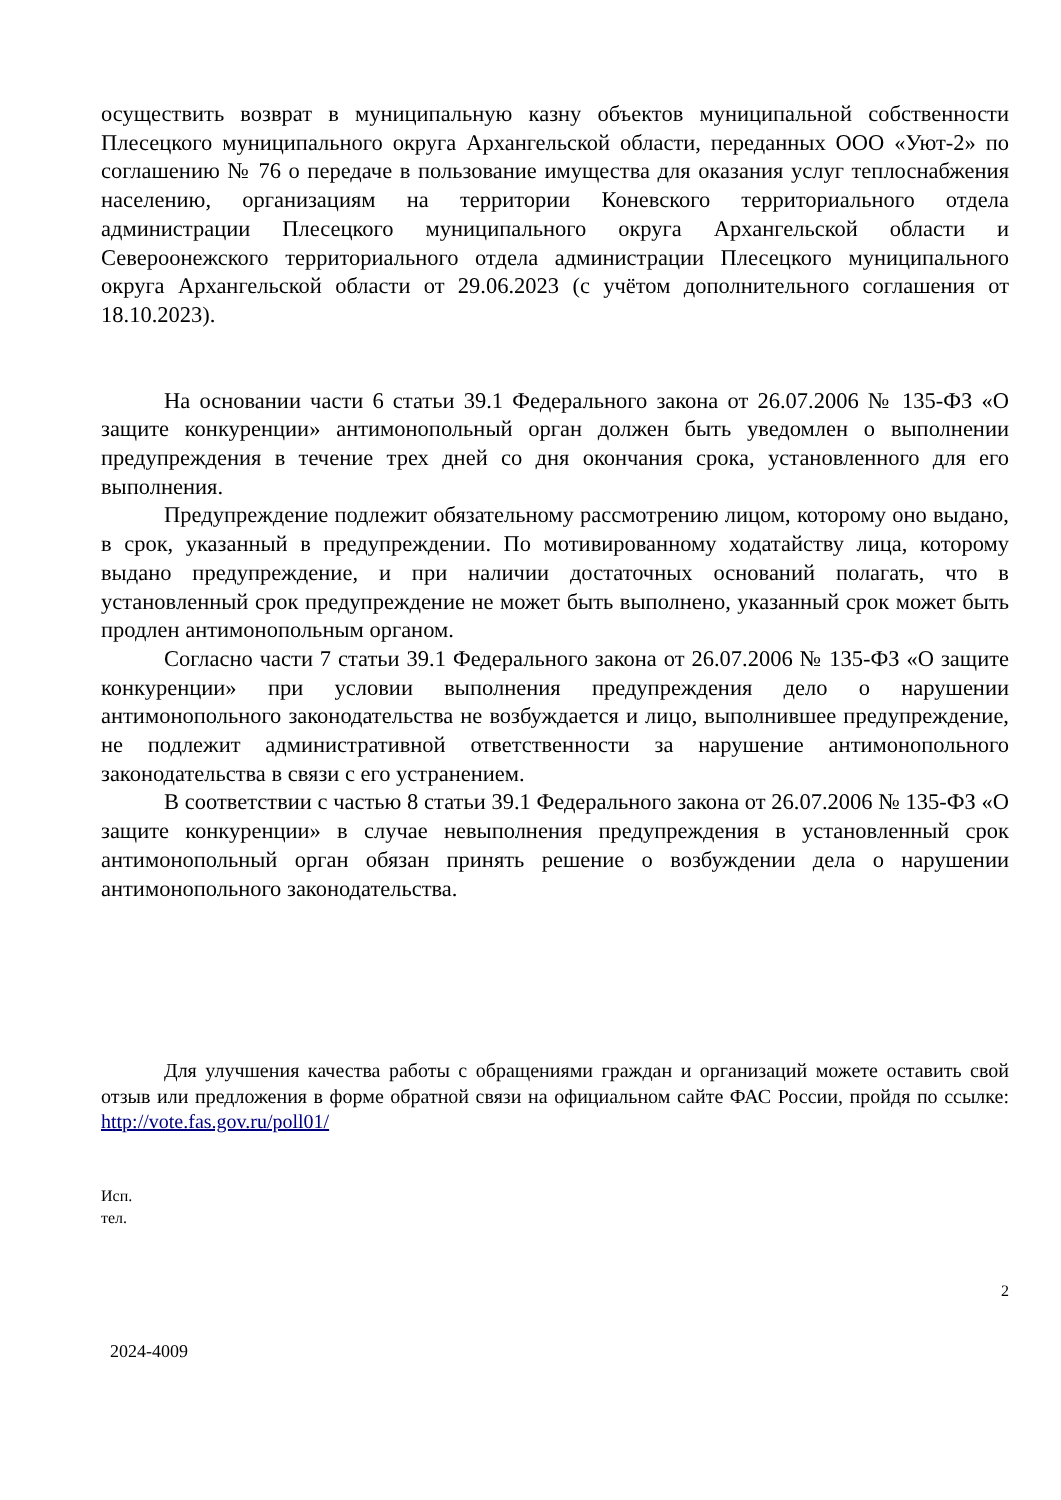осуществить возврат в муниципальную казну объектов муниципальной собственности Плесецкого муниципального округа Архангельской области, переданных ООО «Уют-2» по соглашению № 76 о передаче в пользование имущества для оказания услуг теплоснабжения населению, организациям на территории Коневского территориального отдела администрации Плесецкого муниципального округа Архангельской области и Североонежского территориального отдела администрации Плесецкого муниципального округа Архангельской области от 29.06.2023 (с учётом дополнительного соглашения от 18.10.2023).
На основании части 6 статьи 39.1 Федерального закона от 26.07.2006 № 135-ФЗ «О защите конкуренции» антимонопольный орган должен быть уведомлен о выполнении предупреждения в течение трех дней со дня окончания срока, установленного для его выполнения.
Предупреждение подлежит обязательному рассмотрению лицом, которому оно выдано, в срок, указанный в предупреждении. По мотивированному ходатайству лица, которому выдано предупреждение, и при наличии достаточных оснований полагать, что в установленный срок предупреждение не может быть выполнено, указанный срок может быть продлен антимонопольным органом.
Согласно части 7 статьи 39.1 Федерального закона от 26.07.2006 № 135-ФЗ «О защите конкуренции» при условии выполнения предупреждения дело о нарушении антимонопольного законодательства не возбуждается и лицо, выполнившее предупреждение, не подлежит административной ответственности за нарушение антимонопольного законодательства в связи с его устранением.
В соответствии с частью 8 статьи 39.1 Федерального закона от 26.07.2006 № 135-ФЗ «О защите конкуренции» в случае невыполнения предупреждения в установленный срок антимонопольный орган обязан принять решение о возбуждении дела о нарушении антимонопольного законодательства.
Для улучшения качества работы с обращениями граждан и организаций можете оставить свой отзыв или предложения в форме обратной связи на официальном сайте ФАС России, пройдя по ссылке: http://vote.fas.gov.ru/poll01/
Исп.
тел.
2
2024-4009